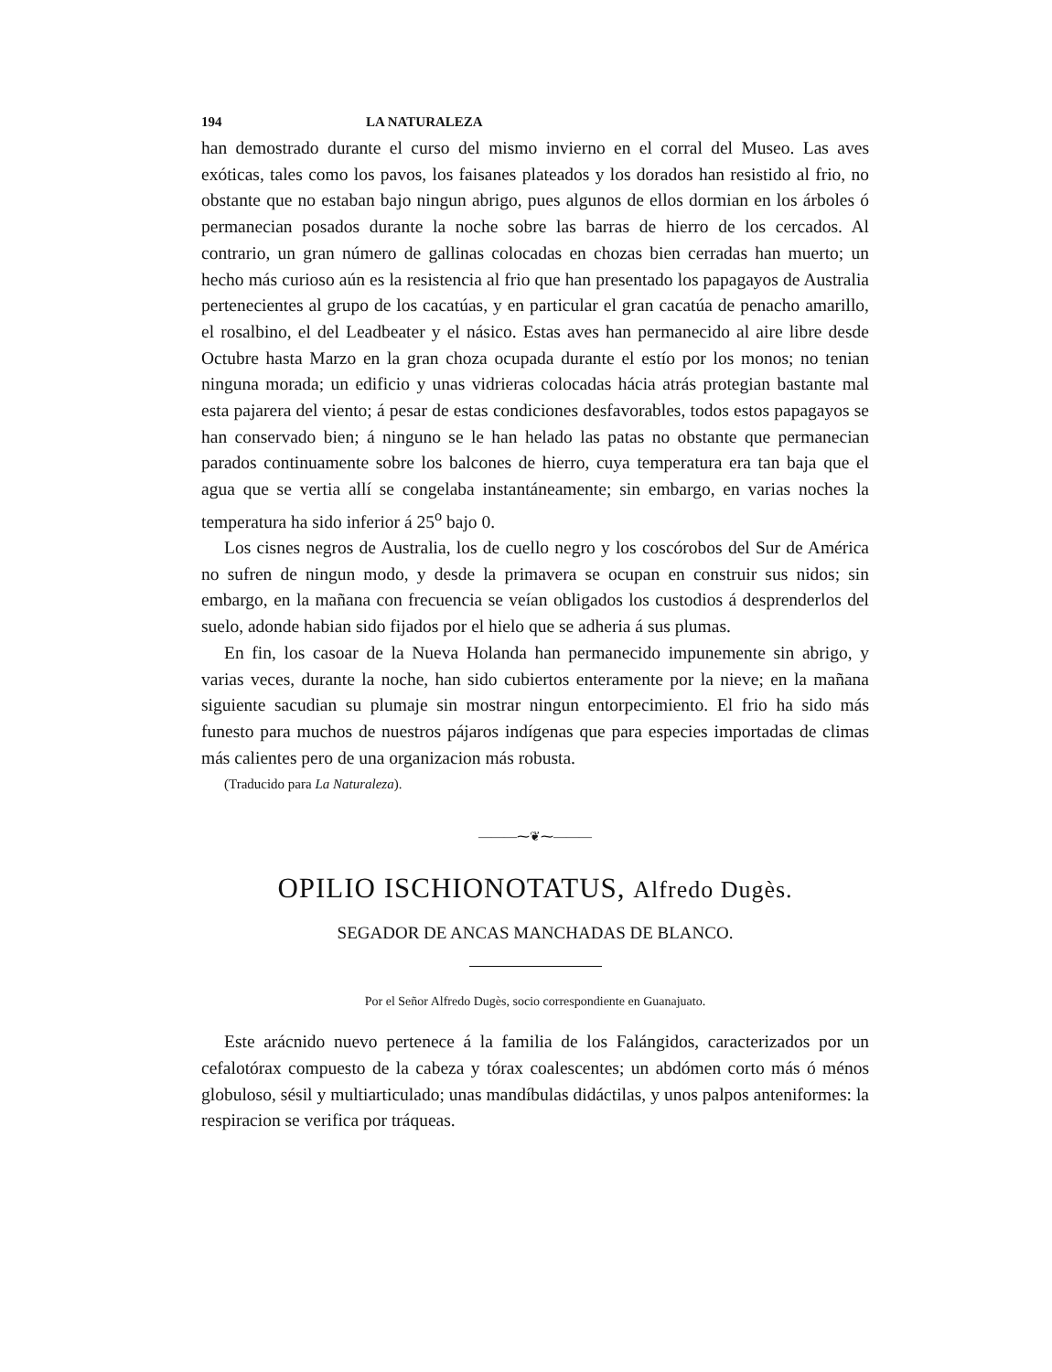194 LA NATURALEZA
han demostrado durante el curso del mismo invierno en el corral del Museo. Las aves exóticas, tales como los pavos, los faisanes plateados y los dorados han resistido al frio, no obstante que no estaban bajo ningun abrigo, pues algunos de ellos dormian en los árboles ó permanecian posados durante la noche sobre las barras de hierro de los cercados. Al contrario, un gran número de gallinas colocadas en chozas bien cerradas han muerto; un hecho más curioso aún es la resistencia al frio que han presentado los papagayos de Australia pertenecientes al grupo de los cacatúas, y en particular el gran cacatúa de penacho amarillo, el rosalbino, el del Leadbeater y el násico. Estas aves han permanecido al aire libre desde Octubre hasta Marzo en la gran choza ocupada durante el estío por los monos; no tenian ninguna morada; un edificio y unas vidrieras colocadas hácia atrás protegian bastante mal esta pajarera del viento; á pesar de estas condiciones desfavorables, todos estos papagayos se han conservado bien; á ninguno se le han helado las patas no obstante que permanecian parados continuamente sobre los balcones de hierro, cuya temperatura era tan baja que el agua que se vertia allí se congelaba instantáneamente; sin embargo, en varias noches la temperatura ha sido inferior á 25<sup>o</sup> bajo 0.
Los cisnes negros de Australia, los de cuello negro y los coscórobos del Sur de América no sufren de ningun modo, y desde la primavera se ocupan en construir sus nidos; sin embargo, en la mañana con frecuencia se veían obligados los custodios á desprenderlos del suelo, adonde habian sido fijados por el hielo que se adheria á sus plumas.
En fin, los casoar de la Nueva Holanda han permanecido impunemente sin abrigo, y varias veces, durante la noche, han sido cubiertos enteramente por la nieve; en la mañana siguiente sacudian su plumaje sin mostrar ningun entorpecimiento. El frio ha sido más funesto para muchos de nuestros pájaros indígenas que para especies importadas de climas más calientes pero de una organizacion más robusta.
(Traducido para La Naturaleza).
———⁓❦⁓———
OPILIO ISCHIONOTATUS, Alfredo Dugès.
SEGADOR DE ANCAS MANCHADAS DE BLANCO.
Por el Señor Alfredo Dugès, socio correspondiente en Guanajuato.
Este arácnido nuevo pertenece á la familia de los Falángidos, caracterizados por un cefalotórax compuesto de la cabeza y tórax coalescentes; un abdómen corto más ó ménos globuloso, sésil y multiarticulado; unas mandíbulas didáctilas, y unos palpos anteniformes: la respiracion se verifica por tráqueas.